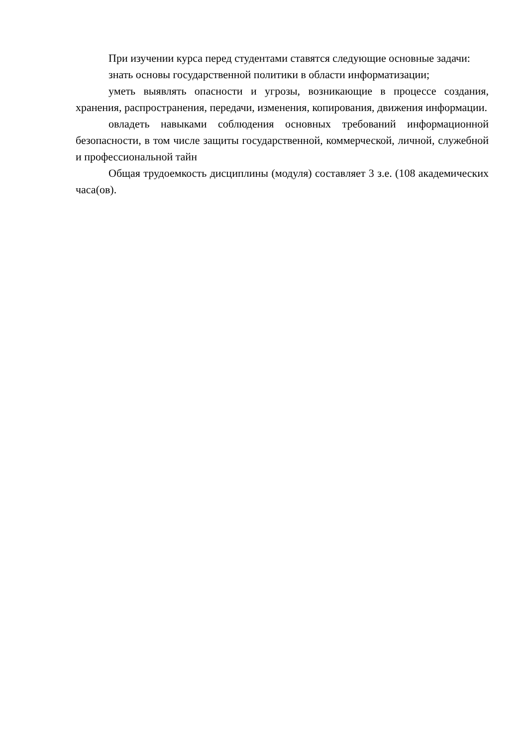При изучении курса перед студентами ставятся следующие основные задачи:
знать основы государственной политики в области информатизации;
уметь выявлять опасности и угрозы, возникающие в процессе создания, хранения, распространения, передачи, изменения, копирования, движения информации.
овладеть навыками соблюдения основных требований информационной безопасности, в том числе защиты государственной, коммерческой, личной, служебной и профессиональной тайн
Общая трудоемкость дисциплины (модуля) составляет 3 з.е. (108 академических часа(ов).